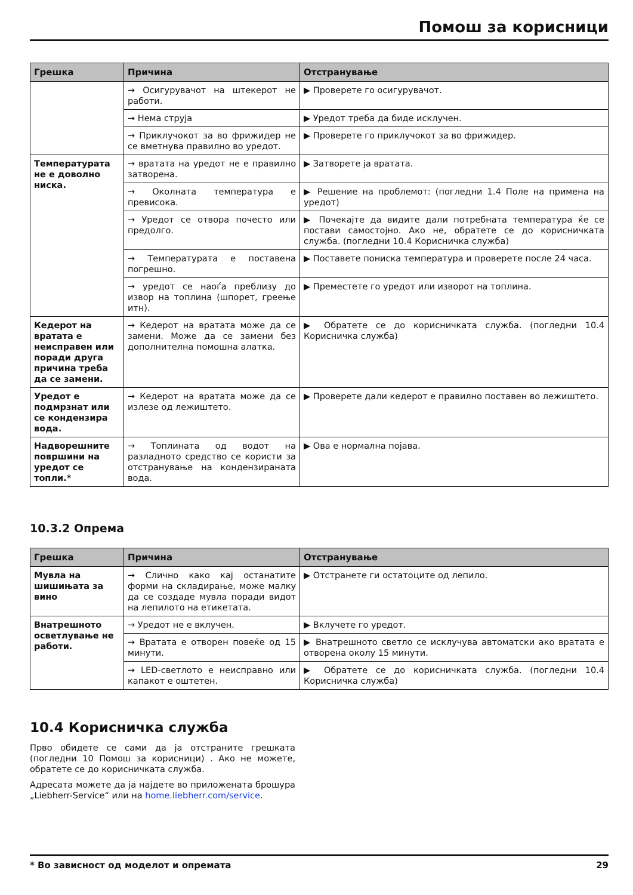Помош за корисници
| Грешка | Причина | Отстранување |
| --- | --- | --- |
| | → Осигурувачот на штекерот не работи. | ▶ Проверете го осигурувачот. |
| | → Нема струја | ▶ Уредот треба да биде исклучен. |
| | → Приклучокот за во фрижидер не се вметнува правилно во уредот. | ▶ Проверете го приклучокот за во фрижидер. |
| Температурата не е доволно ниска. | → вратата на уредот не е правилно затворена. | ▶ Затворете ја вратата. |
| | → Околната температура е превисока. | ▶ Решение на проблемот: (погледни 1.4 Поле на примена на уредот) |
| | → Уредот се отвора почесто или предолго. | ▶ Почекајте да видите дали потребната температура ќе се постави самостојно. Ако не, обратете се до корисничката служба. (погледни 10.4 Корисничка служба) |
| | → Температурата е поставена погрешно. | ▶ Поставете пониска температура и проверете после 24 часа. |
| | → уредот се наоѓа преблизу до извор на топлина (шпорет, греење итн). | ▶ Преместете го уредот или изворот на топлина. |
| Кедерот на вратата е неисправен или поради друга причина треба да се замени. | → Кедерот на вратата може да се замени. Може да се замени без дополнителна помошна алатка. | ▶ Обратете се до корисничката служба. (погледни 10.4 Корисничка служба) |
| Уредот е подмрзнат или се кондензира вода. | → Кедерот на вратата може да се излезе од лежиштето. | ▶ Проверете дали кедерот е правилно поставен во лежиштето. |
| Надворешните површини на уредот се топли.* | → Топлината од водот на разладното средство се користи за отстранување на кондензираната вода. | ▶ Ова е нормална појава. |
10.3.2 Опрема
| Грешка | Причина | Отстранување |
| --- | --- | --- |
| Мувла на шишињата за вино | → Слично како кај останатите форми на складирање, може малку да се создаде мувла поради видот на лепилото на етикетата. | ▶ Отстранете ги остатоците од лепило. |
| Внатрешното осветлување не работи. | → Уредот не е вклучен. | ▶ Вклучете го уредот. |
| | → Вратата е отворен повеќе од 15 минути. | ▶ Внатрешното светло се исклучува автоматски ако вратата е отворена околу 15 минути. |
| | → LED-светлото е неисправно или капакот е оштетен. | ▶ Обратете се до корисничката служба. (погледни 10.4 Корисничка служба) |
10.4 Корисничка служба
Прво обидете се сами да ја отстраните грешката (погледни 10 Помош за корисници) . Ако не можете, обратете се до корисничката служба.
Адресата можете да ја најдете во приложената брошура „Liebherr-Service“ или на home.liebherr.com/service.
* Во зависност од моделот и опремата 29